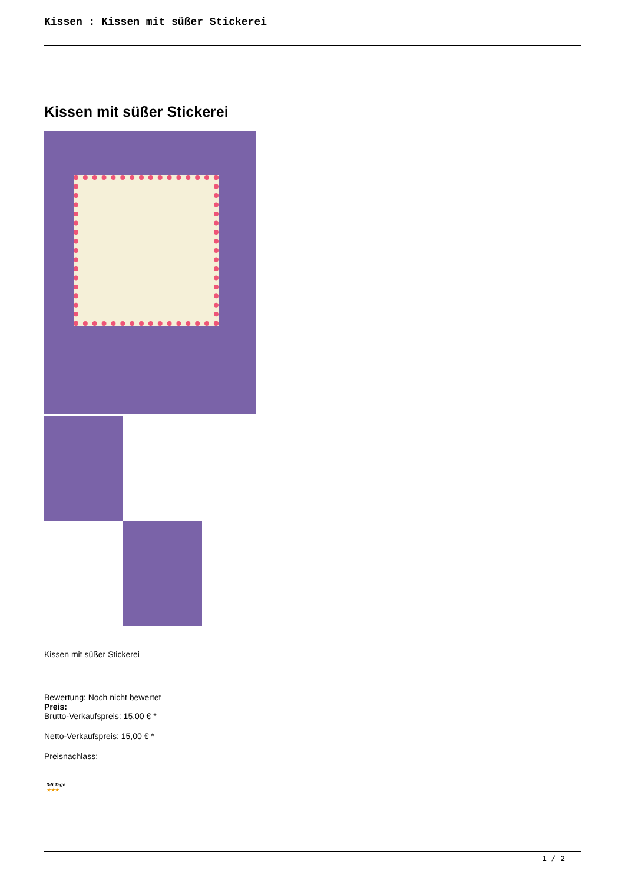Kissen : Kissen mit süßer Stickerei
Kissen mit süßer Stickerei
Kissen mit süßer Stickerei
Bewertung: Noch nicht bewertet
Preis:
Brutto-Verkaufspreis: 15,00 € *
Netto-Verkaufspreis: 15,00 € *
Preisnachlass:
3-5 Tage
★★★
1 / 2